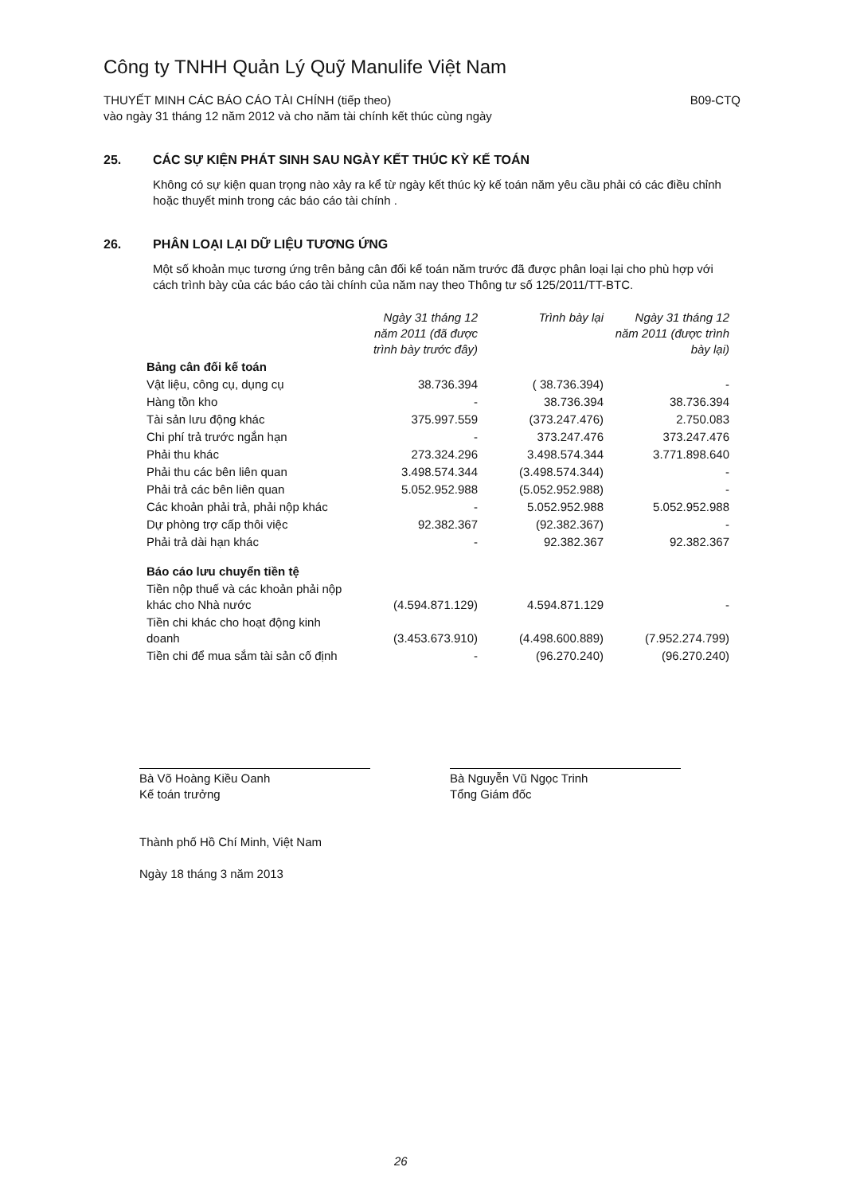Công ty TNHH Quản Lý Quỹ Manulife Việt Nam
THUYẾT MINH CÁC BÁO CÁO TÀI CHÍNH (tiếp theo)
vào ngày 31 tháng 12 năm 2012 và cho năm tài chính kết thúc cùng ngày
B09-CTQ
25. CÁC SỰ KIỆN PHÁT SINH SAU NGÀY KẾT THÚC KỲ KẾ TOÁN
Không có sự kiện quan trọng nào xảy ra kể từ ngày kết thúc kỳ kế toán năm yêu cầu phải có các điều chỉnh hoặc thuyết minh trong các báo cáo tài chính .
26. PHÂN LOẠI LẠI DỮ LIỆU TƯƠNG ỨNG
Một số khoản mục tương ứng trên bảng cân đối kế toán năm trước đã được phân loại lại cho phù hợp với cách trình bày của các báo cáo tài chính của năm nay theo Thông tư số 125/2011/TT-BTC.
| | Ngày 31 tháng 12 năm 2011 (đã được trình bày trước đây) | Trình bày lại | Ngày 31 tháng 12 năm 2011 (được trình bày lại) |
| --- | --- | --- | --- |
| Bảng cân đối kế toán | | | |
| Vật liệu, công cụ, dụng cụ | 38.736.394 | ( 38.736.394) | - |
| Hàng tồn kho | - | 38.736.394 | 38.736.394 |
| Tài sản lưu động khác | 375.997.559 | (373.247.476) | 2.750.083 |
| Chi phí trả trước ngắn hạn | - | 373.247.476 | 373.247.476 |
| Phải thu khác | 273.324.296 | 3.498.574.344 | 3.771.898.640 |
| Phải thu các bên liên quan | 3.498.574.344 | (3.498.574.344) | - |
| Phải trả các bên liên quan | 5.052.952.988 | (5.052.952.988) | - |
| Các khoản phải trả, phải nộp khác | - | 5.052.952.988 | 5.052.952.988 |
| Dự phòng trợ cấp thôi việc | 92.382.367 | (92.382.367) | - |
| Phải trả dài hạn khác | - | 92.382.367 | 92.382.367 |
| Báo cáo lưu chuyển tiền tệ | | | |
| Tiền nộp thuế và các khoản phải nộp khác cho Nhà nước | (4.594.871.129) | 4.594.871.129 | - |
| Tiền chi khác cho hoạt động kinh doanh | (3.453.673.910) | (4.498.600.889) | (7.952.274.799) |
| Tiền chi để mua sắm tài sản cố định | - | (96.270.240) | (96.270.240) |
Bà Võ Hoàng Kiều Oanh
Kế toán trưởng
Bà Nguyễn Vũ Ngọc Trinh
Tổng Giám đốc
Thành phố Hồ Chí Minh, Việt Nam
Ngày 18 tháng 3 năm 2013
26